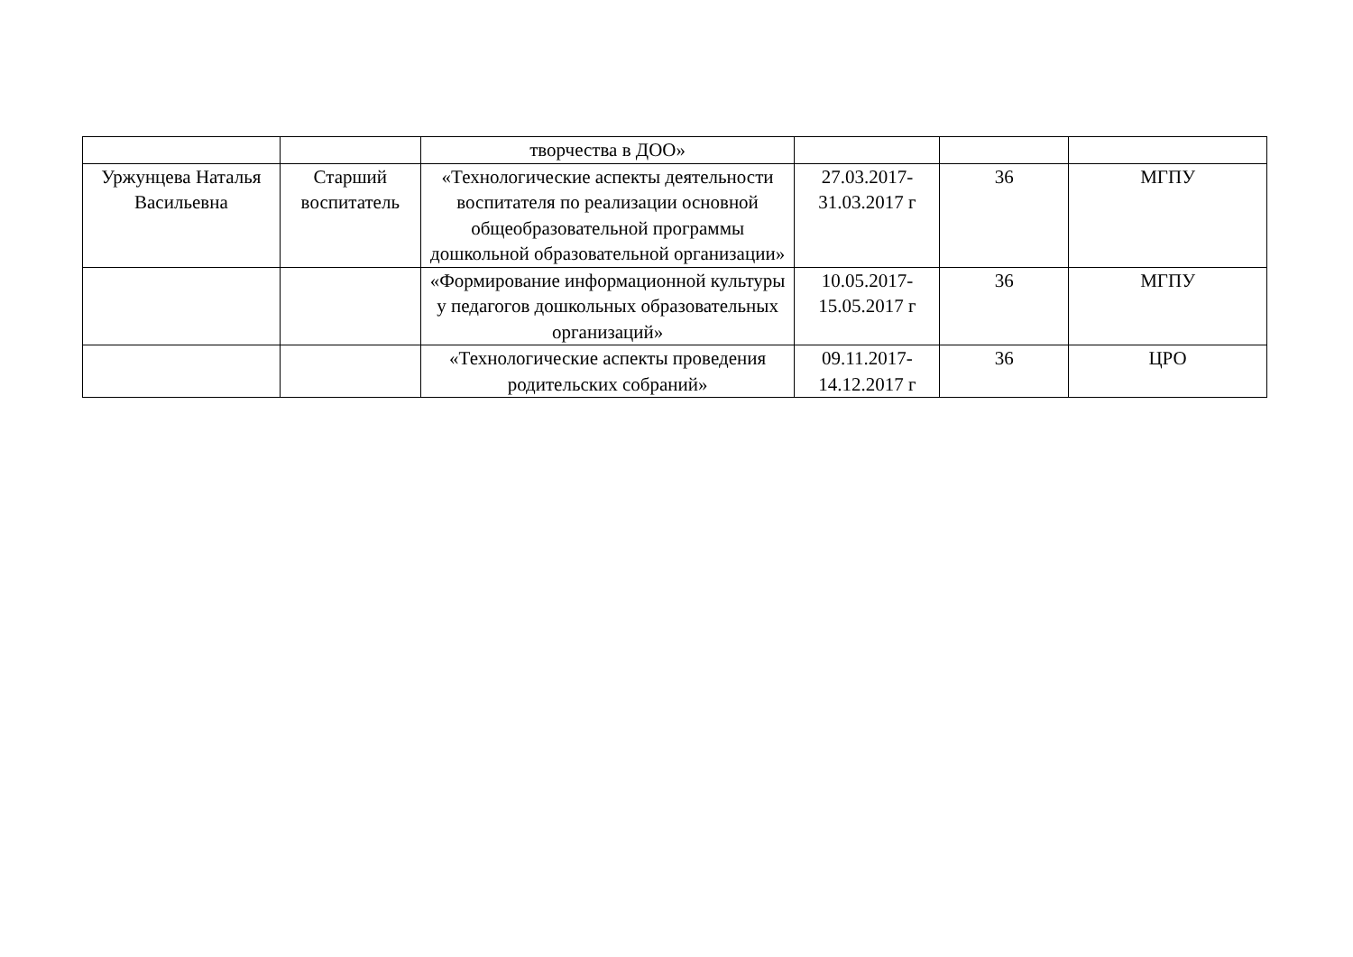| | | творчества в ДОО» | | | |
| Уржунцева Наталья Васильевна | Старший воспитатель | «Технологические аспекты деятельности воспитателя по реализации основной общеобразовательной программы дошкольной образовательной организации» | 27.03.2017-31.03.2017 г | 36 | МГПУ |
| | | «Формирование информационной культуры у педагогов дошкольных образовательных организаций» | 10.05.2017-15.05.2017 г | 36 | МГПУ |
| | | «Технологические аспекты проведения родительских собраний» | 09.11.2017-14.12.2017 г | 36 | ЦРО |